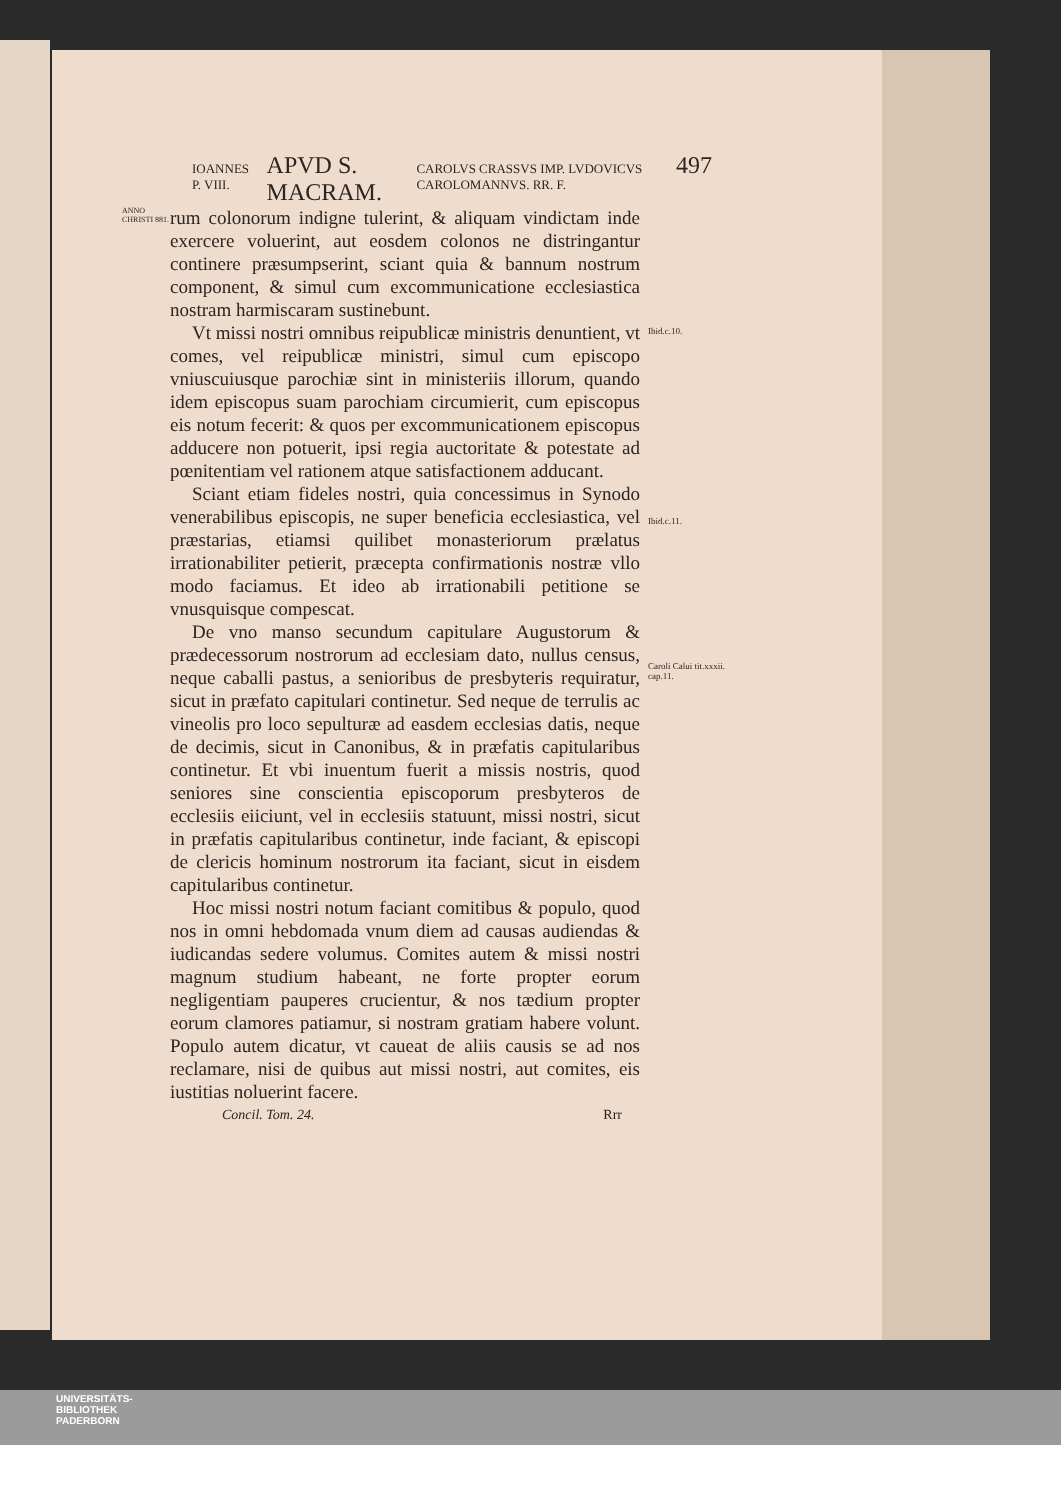IOANNES P. VIII. APVD S. MACRAM. CAROLVS CRASSVS IMP. LVDOVICVS CAROLOMANNVS. RR. F. 497
ANNO CHRISTI 881.
rum colonorum indigne tulerint, & aliquam vindictam inde exercere voluerint, aut eosdem colonos ne distringantur continere præsumpserint, sciant quia & bannum nostrum component, & simul cum excommunicatione ecclesiastica nostram harmiscaram sustinebunt.
Vt missi nostri omnibus reipublicæ ministris denuntient, vt comes, vel reipublicæ ministri, simul cum episcopo vniuscuiusque parochiæ sint in ministeriis illorum, quando idem episcopus suam parochiam circumierit, cum episcopus eis notum fecerit: & quos per excommunicationem episcopus adducere non potuerit, ipsi regia auctoritate & potestate ad pœnitentiam vel rationem atque satisfactionem adducant.
Sciant etiam fideles nostri, quia concessimus in Synodo venerabilibus episcopis, ne super beneficia ecclesiastica, vel præstarias, etiamsi quilibet monasteriorum prælatus irrationabiliter petierit, præcepta confirmationis nostræ vllo modo faciamus. Et ideo ab irrationabili petitione se vnusquisque compescat.
De vno manso secundum capitulare Augustorum & prædecessorum nostrorum ad ecclesiam dato, nullus census, neque caballi pastus, a senioribus de presbyteris requiratur, sicut in præfato capitulari continetur. Sed neque de terrulis ac vineolis pro loco sepulturæ ad easdem ecclesias datis, neque de decimis, sicut in Canonibus, & in præfatis capitularibus continetur. Et vbi inuentum fuerit a missis nostris, quod seniores sine conscientia episcoporum presbyteros de ecclesiis eiiciunt, vel in ecclesiis statuunt, missi nostri, sicut in præfatis capitularibus continetur, inde faciant, & episcopi de clericis hominum nostrorum ita faciant, sicut in eisdem capitularibus continetur.
Hoc missi nostri notum faciant comitibus & populo, quod nos in omni hebdomada vnum diem ad causas audiendas & iudicandas sedere volumus. Comites autem & missi nostri magnum studium habeant, ne forte propter eorum negligentiam pauperes crucientur, & nos tædium propter eorum clamores patiamur, si nostram gratiam habere volunt. Populo autem dicatur, vt caueat de aliis causis se ad nos reclamare, nisi de quibus aut missi nostri, aut comites, eis iustitias noluerint facere.
Ibid.c.10.
Ibid.c.11.
Caroli Calui tit.xxxii. cap.11.
Concil. Tom. 24. Rrr
UNIVERSITÄTS-
BIBLIOTHEK
PADERBORN